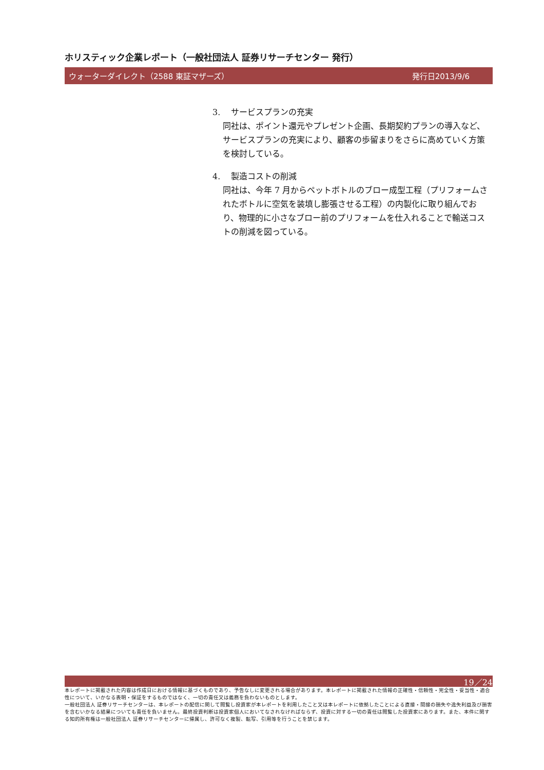ホリスティック企業レポート（一般社団法人 証券リサーチセンター 発行）
ウォーターダイレクト（2588 東証マザーズ） 発行日2013/9/6
3. サービスプランの充実
同社は、ポイント還元やプレゼント企画、長期契約プランの導入など、サービスプランの充実により、顧客の歩留まりをさらに高めていく方策を検討している。
4. 製造コストの削減
同社は、今年 7 月からペットボトルのブロー成型工程（プリフォームされたボトルに空気を装填し膨張させる工程）の内製化に取り組んでおり、物理的に小さなブロー前のプリフォームを仕入れることで輸送コストの削減を図っている。
19／24
本レポートに掲載された内容は作成日における情報に基づくものであり、予告なしに変更される場合があります。本レポートに掲載された情報の正確性・信頼性・完全性・妥当性・適合性について、いかなる表明・保証をするものではなく、一切の責任又は義務を負わないものとします。
一般社団法人 証券リサーチセンターは、本レポートの配信に関して閲覧し投資家が本レポートを利用したこと又は本レポートに依拠したことによる直接・間接の損失や逸失利益及び損害を含むいかなる結果についても責任を負いません。最終投資判断は投資家個人においてなされなければならず、投資に対する一切の責任は閲覧した投資家にあります。また、本件に関する知的所有権は一般社団法人 証券リサーチセンターに帰属し、許可なく複製、転写、引用等を行うことを禁じます。